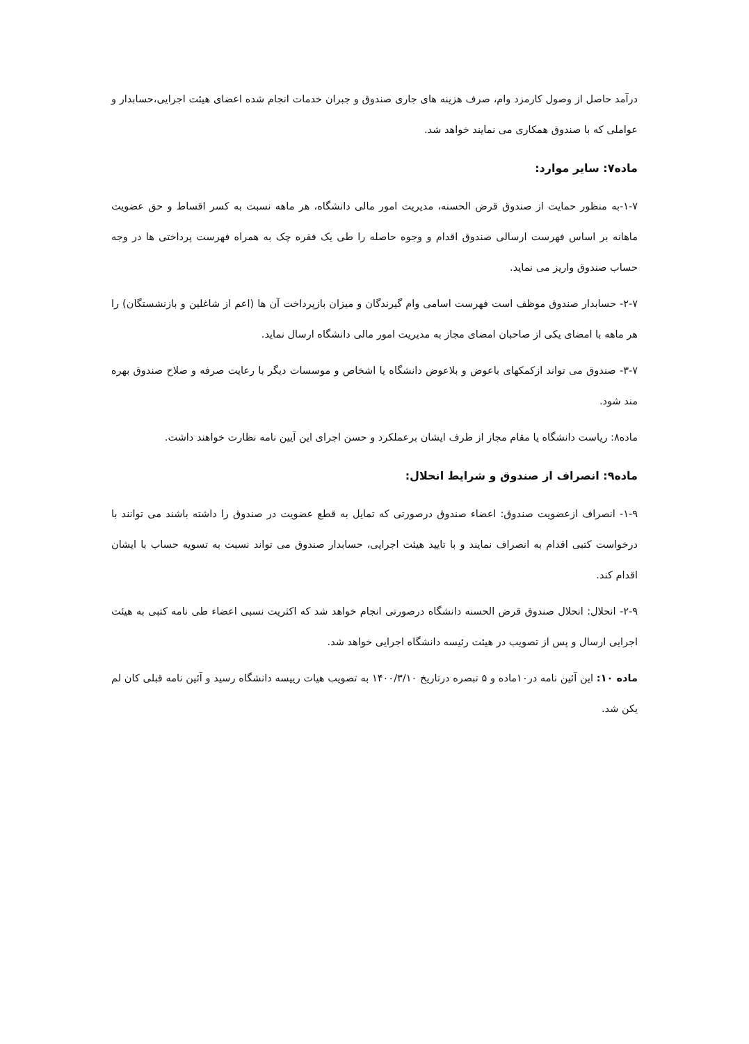درآمد حاصل از وصول کارمزد وام، صرف هزینه های جاری صندوق و جبران خدمات انجام شده اعضای هیئت اجرایی،حسابدار و عواملی که با صندوق همکاری می نمایند خواهد شد.
ماده۷: سایر موارد:
۱-۷-به منظور حمایت از صندوق قرض الحسنه، مدیریت امور مالی دانشگاه، هر ماهه نسبت به کسر اقساط و حق عضویت ماهانه بر اساس فهرست ارسالی صندوق اقدام و وجوه حاصله را طی یک فقره چک به همراه فهرست پرداختی ها در وجه حساب صندوق واریز می نماید.
۲-۷- حسابدار صندوق موظف است فهرست اسامی وام گیرندگان و میزان بازپرداخت آن ها (اعم از شاغلین و بازنشستگان) را هر ماهه با امضای یکی از صاحبان امضای مجاز به مدیریت امور مالی دانشگاه ارسال نماید.
۳-۷- صندوق می تواند ازکمکهای باعوض و بلاعوض دانشگاه یا اشخاص و موسسات دیگر با رعایت صرفه و صلاح صندوق بهره مند شود.
ماده۸: ریاست دانشگاه یا مقام مجاز از طرف ایشان برعملکرد و حسن اجرای این آیین نامه نظارت خواهند داشت.
ماده۹: انصراف از صندوق و شرایط انحلال:
۱-۹- انصراف ازعضویت صندوق: اعضاء صندوق درصورتی که تمایل به قطع عضویت در صندوق را داشته باشند می توانند با درخواست کتبی اقدام به انصراف نمایند و با تایید هیئت اجرایی، حسابدار صندوق می تواند نسبت به تسویه حساب با ایشان اقدام کند.
۲-۹- انحلال: انحلال صندوق قرض الحسنه دانشگاه درصورتی انجام خواهد شد که اکثریت نسبی اعضاء طی نامه کتبی به هیئت اجرایی ارسال و پس از تصویب در هیئت رئیسه دانشگاه اجرایی خواهد شد.
ماده ۱۰: این آئین نامه در۱۰ماده و ۵ تبصره درتاریخ ۱۴۰۰/۳/۱۰ به تصویب هیات رییسه دانشگاه رسید و آئین نامه قبلی کان لم یکن شد.